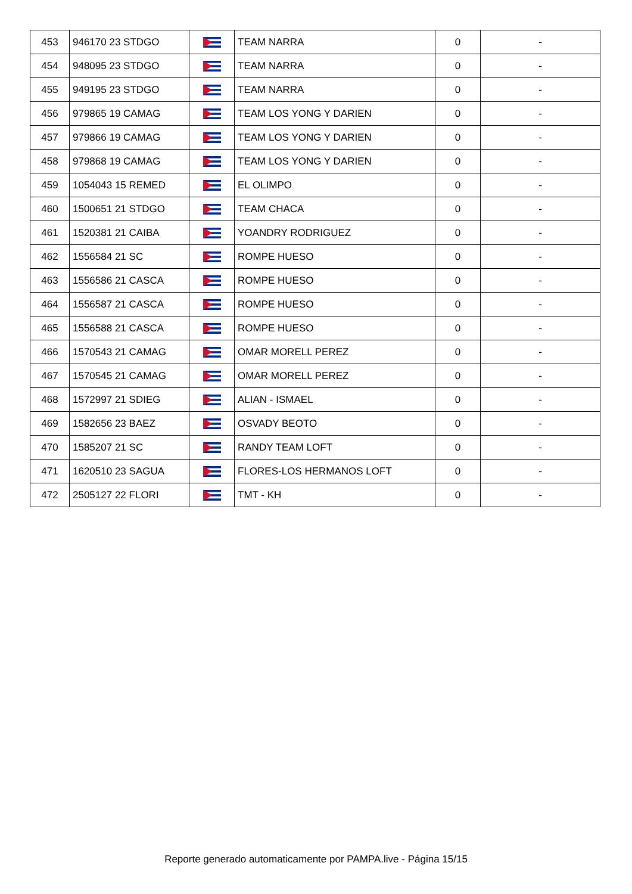| 453 | 946170 23 STDGO | | TEAM NARRA | 0 | - |
| 454 | 948095 23 STDGO | | TEAM NARRA | 0 | - |
| 455 | 949195 23 STDGO | | TEAM NARRA | 0 | - |
| 456 | 979865 19 CAMAG | | TEAM LOS YONG Y DARIEN | 0 | - |
| 457 | 979866 19 CAMAG | | TEAM LOS YONG Y DARIEN | 0 | - |
| 458 | 979868 19 CAMAG | | TEAM LOS YONG Y DARIEN | 0 | - |
| 459 | 1054043 15 REMED | | EL OLIMPO | 0 | - |
| 460 | 1500651 21 STDGO | | TEAM CHACA | 0 | - |
| 461 | 1520381 21 CAIBA | | YOANDRY RODRIGUEZ | 0 | - |
| 462 | 1556584 21 SC | | ROMPE HUESO | 0 | - |
| 463 | 1556586 21 CASCA | | ROMPE HUESO | 0 | - |
| 464 | 1556587 21 CASCA | | ROMPE HUESO | 0 | - |
| 465 | 1556588 21 CASCA | | ROMPE HUESO | 0 | - |
| 466 | 1570543 21 CAMAG | | OMAR MORELL PEREZ | 0 | - |
| 467 | 1570545 21 CAMAG | | OMAR MORELL PEREZ | 0 | - |
| 468 | 1572997 21 SDIEG | | ALIAN - ISMAEL | 0 | - |
| 469 | 1582656 23 BAEZ | | OSVADY BEOTO | 0 | - |
| 470 | 1585207 21 SC | | RANDY TEAM LOFT | 0 | - |
| 471 | 1620510 23 SAGUA | | FLORES-LOS HERMANOS LOFT | 0 | - |
| 472 | 2505127 22 FLORI | | TMT - KH | 0 | - |
Reporte generado automaticamente por PAMPA.live - Página 15/15